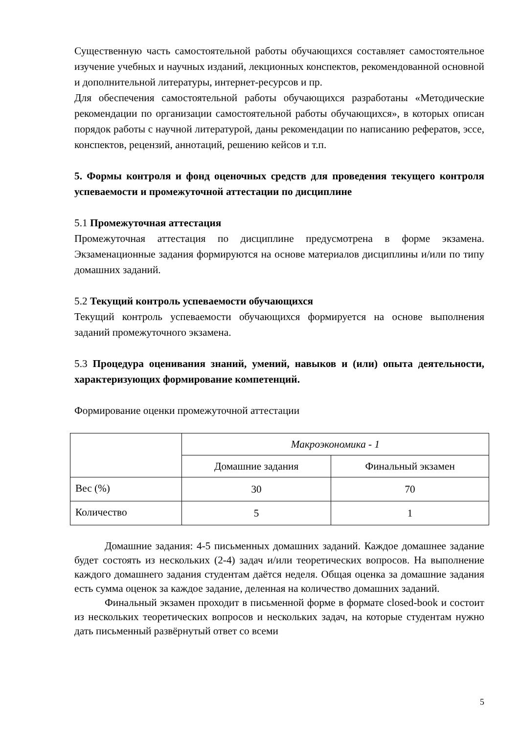Существенную часть самостоятельной работы обучающихся составляет самостоятельное изучение учебных и научных изданий, лекционных конспектов, рекомендованной основной и дополнительной литературы, интернет-ресурсов и пр.
Для обеспечения самостоятельной работы обучающихся разработаны «Методические рекомендации по организации самостоятельной работы обучающихся», в которых описан порядок работы с научной литературой, даны рекомендации по написанию рефератов, эссе, конспектов, рецензий, аннотаций, решению кейсов и т.п.
5. Формы контроля и фонд оценочных средств для проведения текущего контроля успеваемости и промежуточной аттестации по дисциплине
5.1 Промежуточная аттестация
Промежуточная аттестация по дисциплине предусмотрена в форме экзамена. Экзаменационные задания формируются на основе материалов дисциплины и/или по типу домашних заданий.
5.2 Текущий контроль успеваемости обучающихся
Текущий контроль успеваемости обучающихся формируется на основе выполнения заданий промежуточного экзамена.
5.3 Процедура оценивания знаний, умений, навыков и (или) опыта деятельности, характеризующих формирование компетенций.
Формирование оценки промежуточной аттестации
| | Макроэкономика - 1 | |
| | Домашние задания | Финальный экзамен |
| Вес (%) | 30 | 70 |
| Количество | 5 | 1 |
Домашние задания: 4-5 письменных домашних заданий. Каждое домашнее задание будет состоять из нескольких (2-4) задач и/или теоретических вопросов. На выполнение каждого домашнего задания студентам даётся неделя. Общая оценка за домашние задания есть сумма оценок за каждое задание, деленная на количество домашних заданий.
Финальный экзамен проходит в письменной форме в формате closed-book и состоит из нескольких теоретических вопросов и нескольких задач, на которые студентам нужно дать письменный развёрнутый ответ со всеми
5